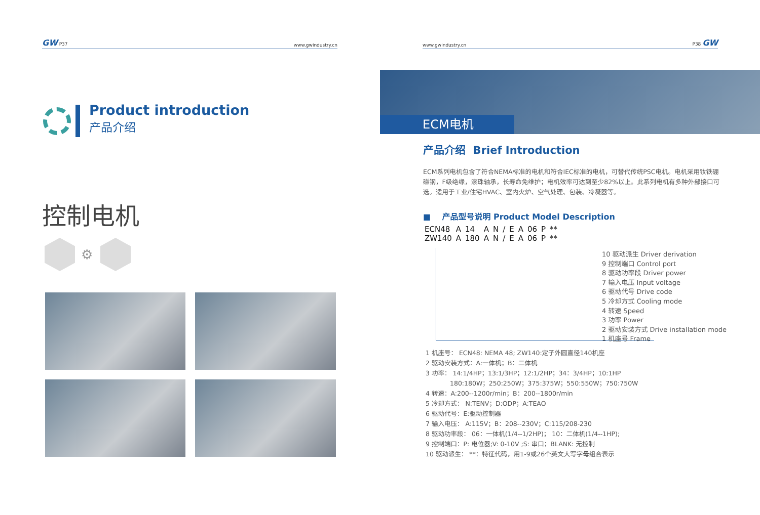GW P37 www.gwindustry.cn
Product introduction
产品介绍
控制电机
⚙
www.gwindustry.cn P38 GW
ECM电机
产品介绍 Brief Introduction
ECM系列电机包含了符合NEMA标准的电机和符合IEC标准的电机，可替代传统PSC电机。电机采用钕铁硼磁钢，F级绝缘，滚珠轴承，长寿命免维护；电机效率可达到至少82%以上。此系列电机有多种外部接口可选。适用于工业/住宅HVAC、室内火炉、空气处理、包装、冷凝器等。
■ 产品型号说明 Product Model Description
| ECN48 | A | 14 | A | N | / | E | A | 06 | P | ** |
| ZW140 | A | 180 | A | N | / | E | A | 06 | P | ** |
10 驱动派生 Driver derivation
9 控制端口 Control port
8 驱动功率段 Driver power
7 输入电压 Input voltage
6 驱动代号 Drive code
5 冷却方式 Cooling mode
4 转速 Speed
3 功率 Power
2 驱动安装方式 Drive installation mode
1 机座号 Frame
1 机座号： ECN48: NEMA 48; ZW140:定子外圆直径140机座
2 驱动安装方式：A:一体机；B：二体机
3 功率： 14:1/4HP；13:1/3HP；12:1/2HP；34：3/4HP；10:1HP
180:180W；250:250W；375:375W；550:550W；750:750W
4 转速：A:200--1200r/min；B：200--1800r/min
5 冷却方式： N:TENV；D:ODP；A:TEAO
6 驱动代号：E:驱动控制器
7 输入电压： A:115V；B：208--230V；C:115/208-230
8 驱动功率段： 06：一体机(1/4--1/2HP)； 10：二体机(1/4--1HP);
9 控制端口：P: 电位器;V: 0-10V ;S: 串口；BLANK: 无控制
10 驱动派生： **：特征代码，用1-9或26个英文大写字母组合表示